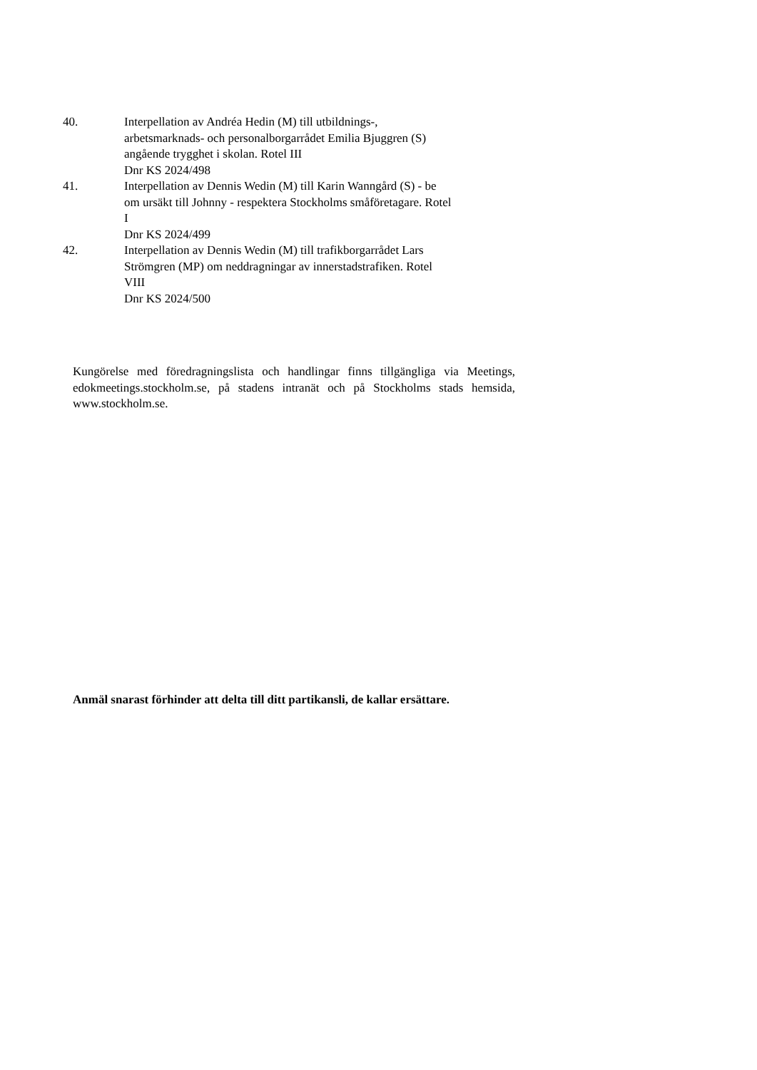40. Interpellation av Andréa Hedin (M) till utbildnings-,
arbetsmarknads- och personalborgarrådet Emilia Bjuggren (S)
angående trygghet i skolan. Rotel III
Dnr KS 2024/498
41. Interpellation av Dennis Wedin (M) till Karin Wanngård (S) - be
om ursäkt till Johnny - respektera Stockholms småföretagare. Rotel
I
Dnr KS 2024/499
42. Interpellation av Dennis Wedin (M) till trafikborgarrådet Lars
Strömgren (MP) om neddragningar av innerstadstrafiken. Rotel
VIII
Dnr KS 2024/500
Kungörelse med föredragningslista och handlingar finns tillgängliga via Meetings, edokmeetings.stockholm.se, på stadens intranät och på Stockholms stads hemsida, www.stockholm.se.
Anmäl snarast förhinder att delta till ditt partikansli, de kallar ersättare.